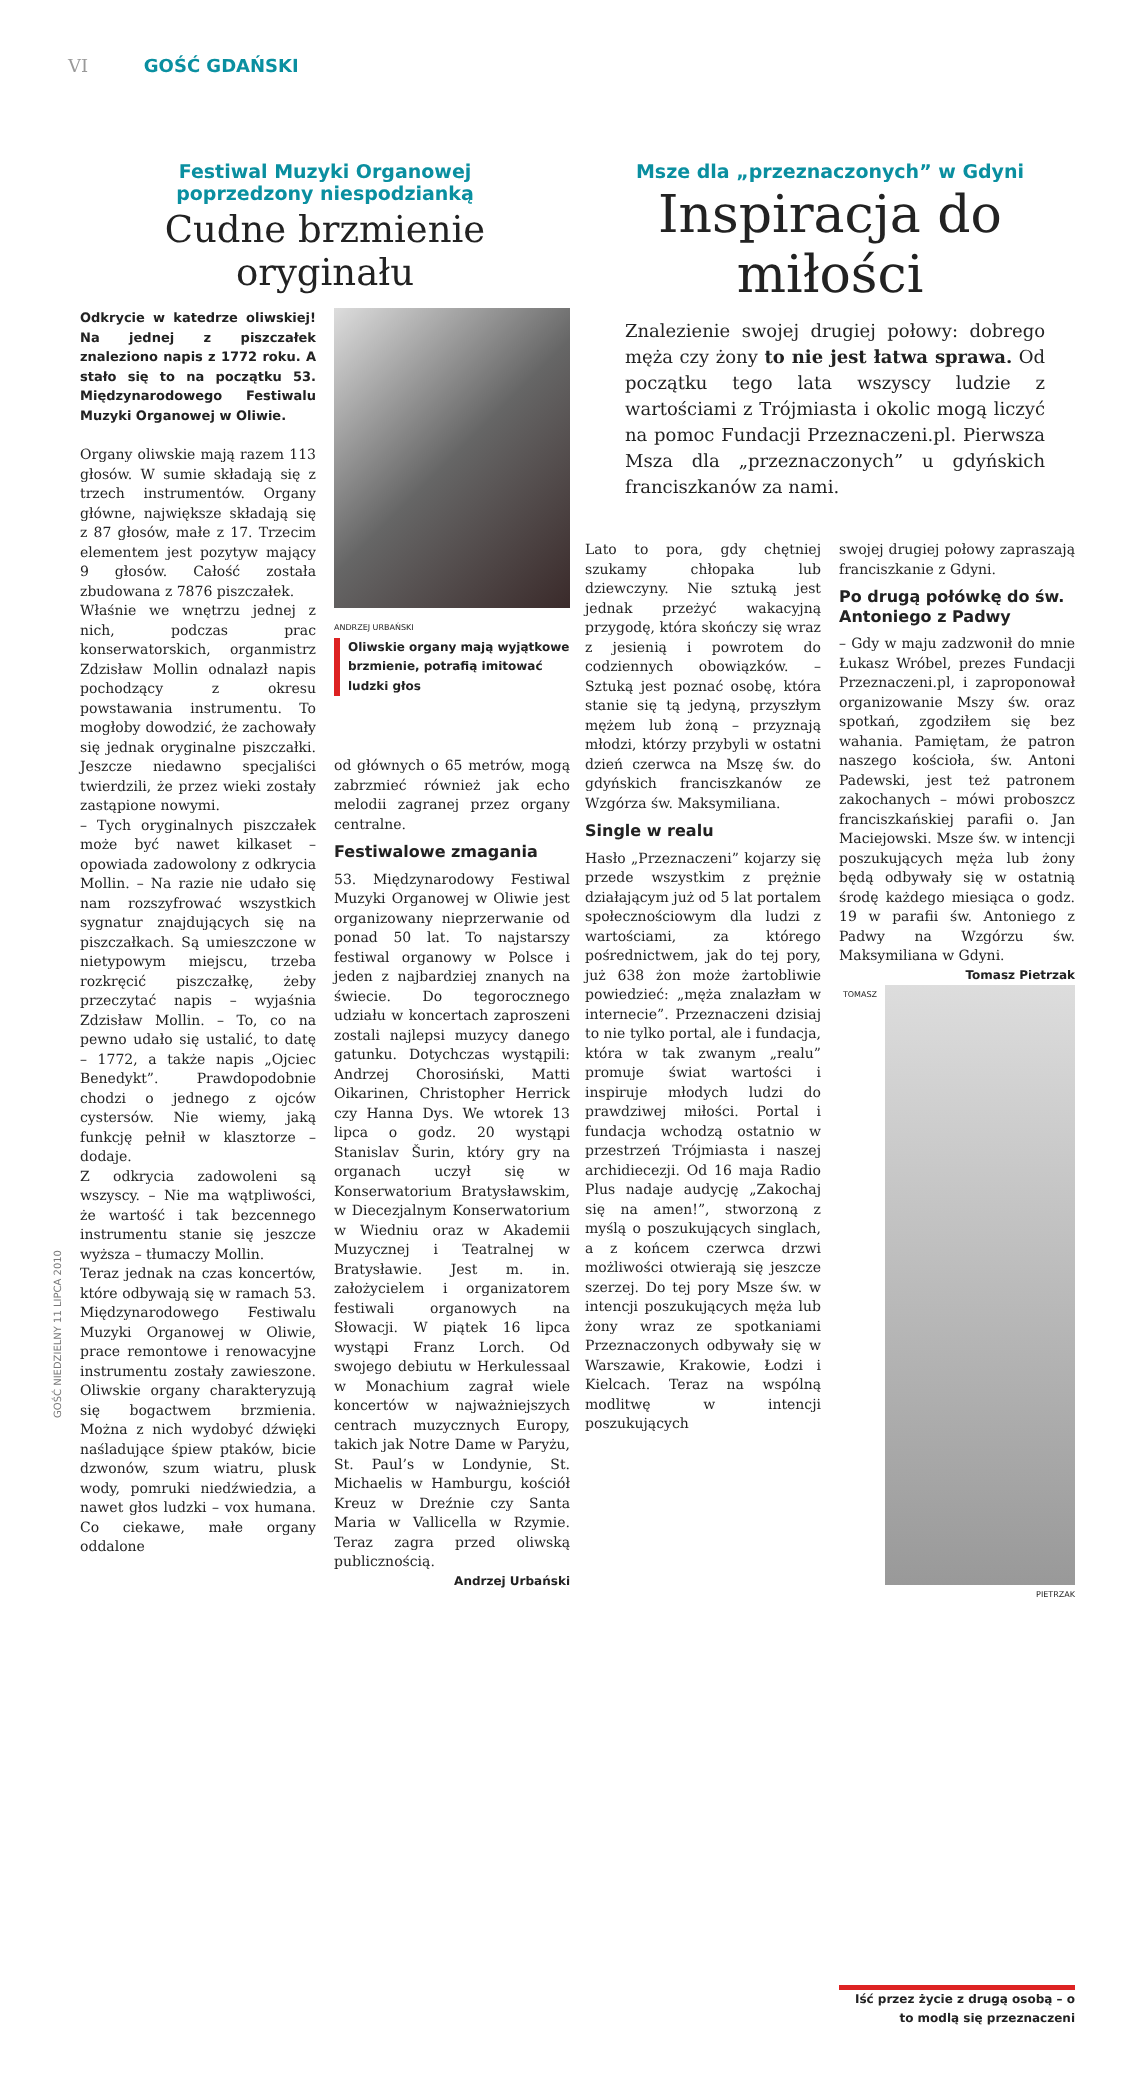VI GOŚĆ GDAŃSKI
GOŚĆ NIEDZIELNY 11 LIPCA 2010
Festiwal Muzyki Organowej
poprzedzony niespodzianką
Cudne brzmienie oryginału
Odkrycie w katedrze oliwskiej! Na jednej z piszczałek znaleziono napis z 1772 roku. A stało się to na początku 53. Międzynarodowego Festiwalu Muzyki Organowej w Oliwie.
Organy oliwskie mają razem 113 głosów. W sumie składają się z trzech instrumentów. Organy główne, największe składają się z 87 głosów, małe z 17. Trzecim elementem jest pozytyw mający 9 głosów. Całość została zbudowana z 7876 piszczałek.
Właśnie we wnętrzu jednej z nich, podczas prac konserwatorskich, organmistrz Zdzisław Mollin odnalazł napis pochodzący z okresu powstawania instrumentu. To mogłoby dowodzić, że zachowały się jednak oryginalne piszczałki. Jeszcze niedawno specjaliści twierdzili, że przez wieki zostały zastąpione nowymi.
– Tych oryginalnych piszczałek może być nawet kilkaset – opowiada zadowolony z odkrycia Mollin. – Na razie nie udało się nam rozszyfrować wszystkich sygnatur znajdujących się na piszczałkach. Są umieszczone w nietypowym miejscu, trzeba rozkręcić piszczałkę, żeby przeczytać napis – wyjaśnia Zdzisław Mollin. – To, co na pewno udało się ustalić, to datę – 1772, a także napis „Ojciec Benedykt”. Prawdopodobnie chodzi o jednego z ojców cystersów. Nie wiemy, jaką funkcję pełnił w klasztorze – dodaje.
Z odkrycia zadowoleni są wszyscy. – Nie ma wątpliwości, że wartość i tak bezcennego instrumentu stanie się jeszcze wyższa – tłumaczy Mollin.
Teraz jednak na czas koncertów, które odbywają się w ramach 53. Międzynarodowego Festiwalu Muzyki Organowej w Oliwie, prace remontowe i renowacyjne instrumentu zostały zawieszone. Oliwskie organy charakteryzują się bogactwem brzmienia. Można z nich wydobyć dźwięki naśladujące śpiew ptaków, bicie dzwonów, szum wiatru, plusk wody, pomruki niedźwiedzia, a nawet głos ludzki – vox humana. Co ciekawe, małe organy oddalone
ANDRZEJ URBAŃSKI
Oliwskie organy mają wyjątkowe brzmienie, potrafią imitować ludzki głos
od głównych o 65 metrów, mogą zabrzmieć również jak echo melodii zagranej przez organy centralne.
Festiwalowe zmagania
53. Międzynarodowy Festiwal Muzyki Organowej w Oliwie jest organizowany nieprzerwanie od ponad 50 lat. To najstarszy festiwal organowy w Polsce i jeden z najbardziej znanych na świecie. Do tegorocznego udziału w koncertach zaproszeni zostali najlepsi muzycy danego gatunku. Dotychczas wystąpili: Andrzej Chorosiński, Matti Oikarinen, Christopher Herrick czy Hanna Dys. We wtorek 13 lipca o godz. 20 wystąpi Stanislav Šurin, który gry na organach uczył się w Konserwatorium Bratysławskim, w Diecezjalnym Konserwatorium w Wiedniu oraz w Akademii Muzycznej i Teatralnej w Bratysławie. Jest m. in. założycielem i organizatorem festiwali organowych na Słowacji. W piątek 16 lipca wystąpi Franz Lorch. Od swojego debiutu w Herkulessaal w Monachium zagrał wiele koncertów w najważniejszych centrach muzycznych Europy, takich jak Notre Dame w Paryżu, St. Paul’s w Londynie, St. Michaelis w Hamburgu, kościół Kreuz w Dreźnie czy Santa Maria w Vallicella w Rzymie. Teraz zagra przed oliwską publicznością.
Andrzej Urbański
Msze dla „przeznaczonych” w Gdyni
Inspiracja do miłości
Znalezienie swojej drugiej połowy: dobrego męża czy żony to nie jest łatwa sprawa. Od początku tego lata wszyscy ludzie z wartościami z Trójmiasta i okolic mogą liczyć na pomoc Fundacji Przeznaczeni.pl. Pierwsza Msza dla „przeznaczonych” u gdyńskich franciszkanów za nami.
Lato to pora, gdy chętniej szukamy chłopaka lub dziewczyny. Nie sztuką jest jednak przeżyć wakacyjną przygodę, która skończy się wraz z jesienią i powrotem do codziennych obowiązków. – Sztuką jest poznać osobę, która stanie się tą jedyną, przyszłym mężem lub żoną – przyznają młodzi, którzy przybyli w ostatni dzień czerwca na Mszę św. do gdyńskich franciszkanów ze Wzgórza św. Maksymiliana.
Single w realu
Hasło „Przeznaczeni” kojarzy się przede wszystkim z prężnie działającym już od 5 lat portalem społecznościowym dla ludzi z wartościami, za którego pośrednictwem, jak do tej pory, już 638 żon może żartobliwie powiedzieć: „męża znalazłam w internecie”. Przeznaczeni dzisiaj to nie tylko portal, ale i fundacja, która w tak zwanym „realu” promuje świat wartości i inspiruje młodych ludzi do prawdziwej miłości. Portal i fundacja wchodzą ostatnio w przestrzeń Trójmiasta i naszej archidiecezji. Od 16 maja Radio Plus nadaje audycję „Zakochaj się na amen!”, stworzoną z myślą o poszukujących singlach, a z końcem czerwca drzwi możliwości otwierają się jeszcze szerzej. Do tej pory Msze św. w intencji poszukujących męża lub żony wraz ze spotkaniami Przeznaczonych odbywały się w Warszawie, Krakowie, Łodzi i Kielcach. Teraz na wspólną modlitwę w intencji poszukujących
swojej drugiej połowy zapraszają franciszkanie z Gdyni.
Po drugą połówkę do św. Antoniego z Padwy
– Gdy w maju zadzwonił do mnie Łukasz Wróbel, prezes Fundacji Przeznaczeni.pl, i zaproponował organizowanie Mszy św. oraz spotkań, zgodziłem się bez wahania. Pamiętam, że patron naszego kościoła, św. Antoni Padewski, jest też patronem zakochanych – mówi proboszcz franciszkańskiej parafii o. Jan Maciejowski. Msze św. w intencji poszukujących męża lub żony będą odbywały się w ostatnią środę każdego miesiąca o godz. 19 w parafii św. Antoniego z Padwy na Wzgórzu św. Maksymiliana w Gdyni.
Tomasz Pietrzak
TOMASZ PIETRZAK
Iść przez życie z drugą osobą – o to modlą się przeznaczeni